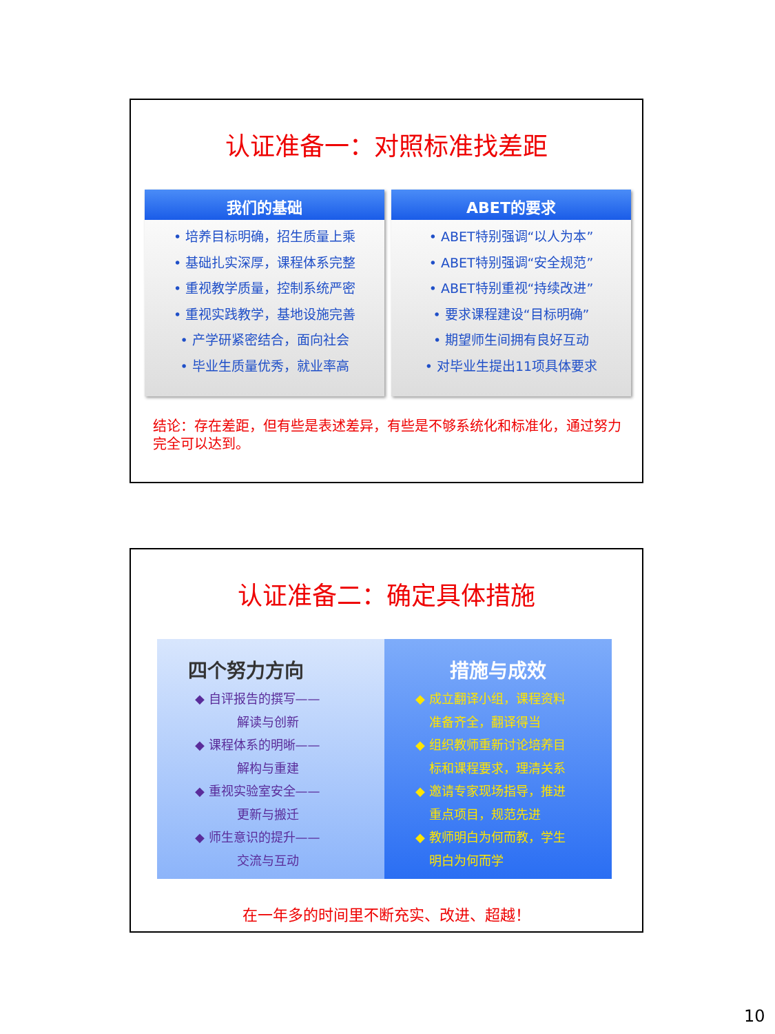认证准备一：对照标准找差距
我们的基础
• 培养目标明确，招生质量上乘
• 基础扎实深厚，课程体系完整
• 重视教学质量，控制系统严密
• 重视实践教学，基地设施完善
• 产学研紧密结合，面向社会
• 毕业生质量优秀，就业率高
ABET的要求
• ABET特别强调“以人为本”
• ABET特别强调“安全规范”
• ABET特别重视“持续改进”
• 要求课程建设“目标明确”
• 期望师生间拥有良好互动
• 对毕业生提出11项具体要求
结论：存在差距，但有些是表述差异，有些是不够系统化和标准化，通过努力完全可以达到。
认证准备二：确定具体措施
四个努力方向
◆ 自评报告的撰写——
解读与创新
◆ 课程体系的明晰——
解构与重建
◆ 重视实验室安全——
更新与搬迁
◆ 师生意识的提升——
交流与互动
措施与成效
◆ 成立翻译小组，课程资料
准备齐全，翻译得当
◆ 组织教师重新讨论培养目
标和课程要求，理清关系
◆ 邀请专家现场指导，推进
重点项目，规范先进
◆ 教师明白为何而教，学生
明白为何而学
在一年多的时间里不断充实、改进、超越！
10